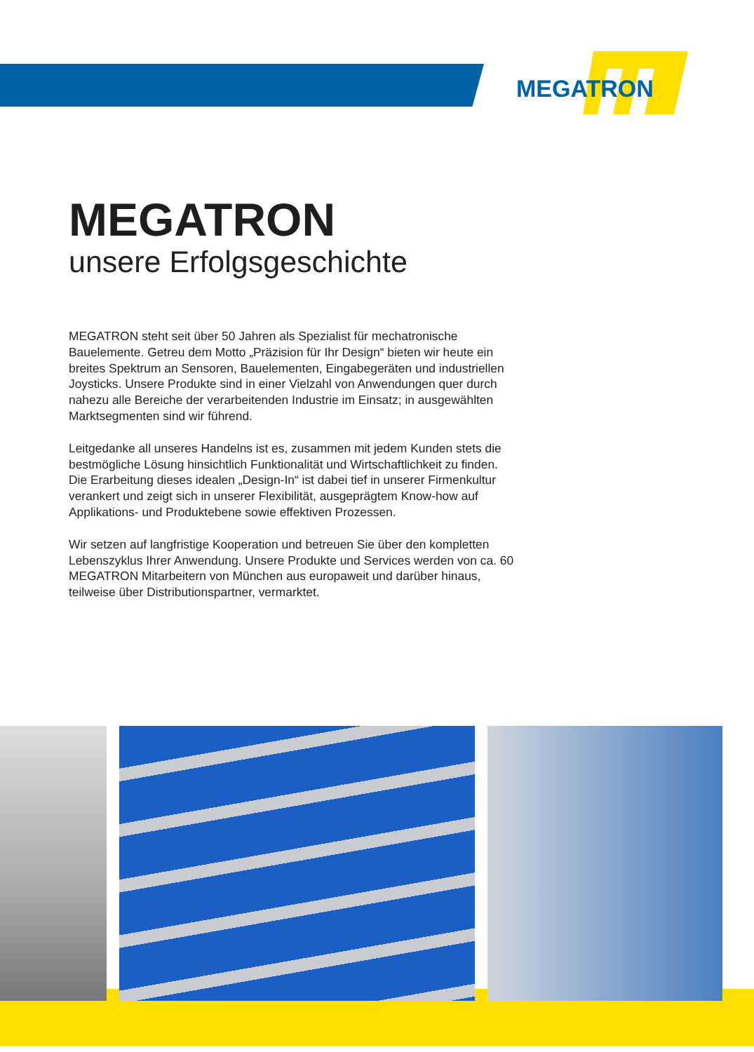MEGATRON
MEGATRON
unsere Erfolgsgeschichte
MEGATRON steht seit über 50 Jahren als Spezialist für mechatronische Bauelemente. Getreu dem Motto „Präzision für Ihr Design“ bieten wir heute ein breites Spektrum an Sensoren, Bauelementen, Eingabegeräten und industriellen Joysticks. Unsere Produkte sind in einer Vielzahl von Anwendungen quer durch nahezu alle Bereiche der verarbeitenden Industrie im Einsatz; in ausgewählten Marktsegmenten sind wir führend.
Leitgedanke all unseres Handelns ist es, zusammen mit jedem Kunden stets die bestmögliche Lösung hinsichtlich Funktionalität und Wirtschaftlichkeit zu finden. Die Erarbeitung dieses idealen „Design-In“ ist dabei tief in unserer Firmenkultur verankert und zeigt sich in unserer Flexibilität, ausgeprägtem Know-how auf Applikations- und Produktebene sowie effektiven Prozessen.
Wir setzen auf langfristige Kooperation und betreuen Sie über den kompletten Lebenszyklus Ihrer Anwendung. Unsere Produkte und Services werden von ca. 60 MEGATRON Mitarbeitern von München aus europaweit und darüber hinaus, teilweise über Distributionspartner, vermarktet.